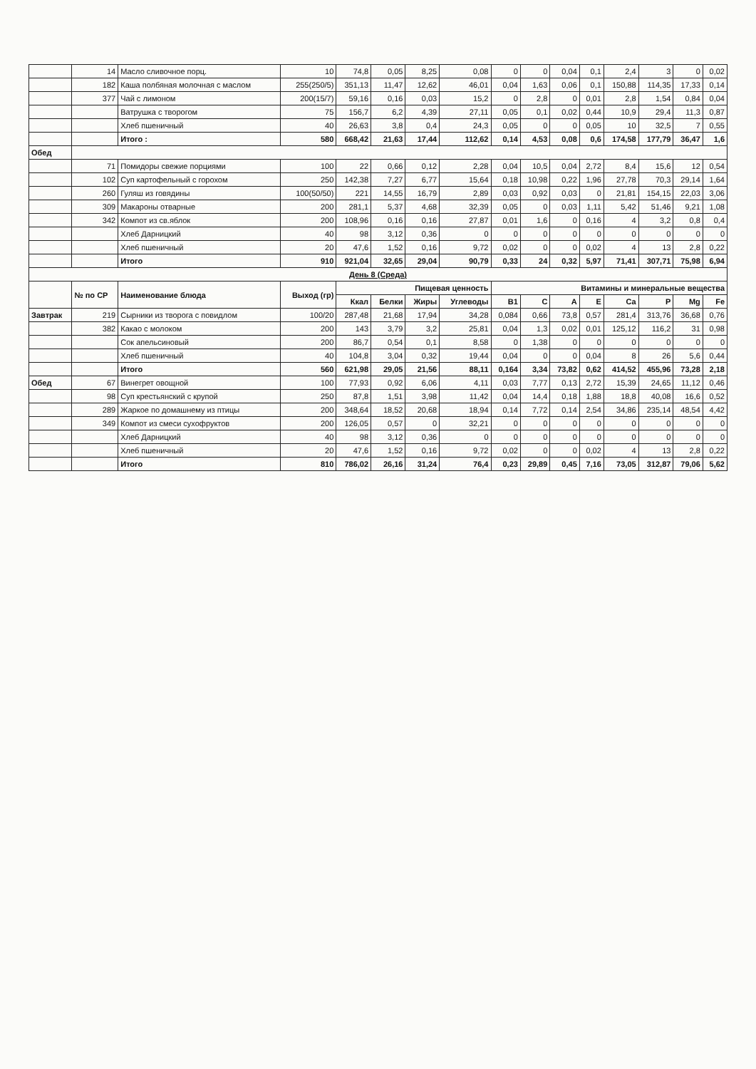| | 14 | Масло сливочное порц. | 10 | 74,8 | 0,05 | 8,25 | 0,08 | 0 | 0 | 0,04 | 0,1 | 2,4 | 3 | 0 | 0,02 |
| | 182 | Каша полбяная молочная с маслом | 255(250/5) | 351,13 | 11,47 | 12,62 | 46,01 | 0,04 | 1,63 | 0,06 | 0,1 | 150,88 | 114,35 | 17,33 | 0,14 |
| | 377 | Чай с лимоном | 200(15/7) | 59,16 | 0,16 | 0,03 | 15,2 | 0 | 2,8 | 0 | 0,01 | 2,8 | 1,54 | 0,84 | 0,04 |
| | | Ватрушка с творогом | 75 | 156,7 | 6,2 | 4,39 | 27,11 | 0,05 | 0,1 | 0,02 | 0,44 | 10,9 | 29,4 | 11,3 | 0,87 |
| | | Хлеб пшеничный | 40 | 26,63 | 3,8 | 0,4 | 24,3 | 0,05 | 0 | 0 | 0,05 | 10 | 32,5 | 7 | 0,55 |
| | | Итого : | 580 | 668,42 | 21,63 | 17,44 | 112,62 | 0,14 | 4,53 | 0,08 | 0,6 | 174,58 | 177,79 | 36,47 | 1,6 |
| Обед | | | | | | | | | | | | | | | |
| | 71 | Помидоры свежие порциями | 100 | 22 | 0,66 | 0,12 | 2,28 | 0,04 | 10,5 | 0,04 | 2,72 | 8,4 | 15,6 | 12 | 0,54 |
| | 102 | Суп картофельный с горохом | 250 | 142,38 | 7,27 | 6,77 | 15,64 | 0,18 | 10,98 | 0,22 | 1,96 | 27,78 | 70,3 | 29,14 | 1,64 |
| | 260 | Гуляш из говядины | 100(50/50) | 221 | 14,55 | 16,79 | 2,89 | 0,03 | 0,92 | 0,03 | 0 | 21,81 | 154,15 | 22,03 | 3,06 |
| | 309 | Макароны отварные | 200 | 281,1 | 5,37 | 4,68 | 32,39 | 0,05 | 0 | 0,03 | 1,11 | 5,42 | 51,46 | 9,21 | 1,08 |
| | 342 | Компот из св.яблок | 200 | 108,96 | 0,16 | 0,16 | 27,87 | 0,01 | 1,6 | 0 | 0,16 | 4 | 3,2 | 0,8 | 0,4 |
| | | Хлеб Дарницкий | 40 | 98 | 3,12 | 0,36 | 0 | 0 | 0 | 0 | 0 | 0 | 0 | 0 | 0 |
| | | Хлеб пшеничный | 20 | 47,6 | 1,52 | 0,16 | 9,72 | 0,02 | 0 | 0 | 0,02 | 4 | 13 | 2,8 | 0,22 |
| | | Итого | 910 | 921,04 | 32,65 | 29,04 | 90,79 | 0,33 | 24 | 0,32 | 5,97 | 71,41 | 307,71 | 75,98 | 6,94 |
| День 8 (Среда) | | | | | | | | | | | | | | | |
| | № по СР | Наименование блюда | Выход (гр) | Пищевая ценность | | | | Витамины и минеральные вещества | | | | | | | |
| | | | | Ккал | Белки | Жиры | Углеводы | B1 | C | A | E | Ca | P | Mg | Fe |
| Завтрак | 219 | Сырники из творога с повидлом | 100/20 | 287,48 | 21,68 | 17,94 | 34,28 | 0,084 | 0,66 | 73,8 | 0,57 | 281,4 | 313,76 | 36,68 | 0,76 |
| | 382 | Какао с молоком | 200 | 143 | 3,79 | 3,2 | 25,81 | 0,04 | 1,3 | 0,02 | 0,01 | 125,12 | 116,2 | 31 | 0,98 |
| | | Сок апельсиновый | 200 | 86,7 | 0,54 | 0,1 | 8,58 | 0 | 1,38 | 0 | 0 | 0 | 0 | 0 | 0 |
| | | Хлеб пшеничный | 40 | 104,8 | 3,04 | 0,32 | 19,44 | 0,04 | 0 | 0 | 0,04 | 8 | 26 | 5,6 | 0,44 |
| | | Итого | 560 | 621,98 | 29,05 | 21,56 | 88,11 | 0,164 | 3,34 | 73,82 | 0,62 | 414,52 | 455,96 | 73,28 | 2,18 |
| Обед | 67 | Винегрет овощной | 100 | 77,93 | 0,92 | 6,06 | 4,11 | 0,03 | 7,77 | 0,13 | 2,72 | 15,39 | 24,65 | 11,12 | 0,46 |
| | 98 | Суп крестьянский с крупой | 250 | 87,8 | 1,51 | 3,98 | 11,42 | 0,04 | 14,4 | 0,18 | 1,88 | 18,8 | 40,08 | 16,6 | 0,52 |
| | 289 | Жаркое по домашнему из птицы | 200 | 348,64 | 18,52 | 20,68 | 18,94 | 0,14 | 7,72 | 0,14 | 2,54 | 34,86 | 235,14 | 48,54 | 4,42 |
| | 349 | Компот из смеси сухофруктов | 200 | 126,05 | 0,57 | 0 | 32,21 | 0 | 0 | 0 | 0 | 0 | 0 | 0 | 0 |
| | | Хлеб Дарницкий | 40 | 98 | 3,12 | 0,36 | 0 | 0 | 0 | 0 | 0 | 0 | 0 | 0 | 0 |
| | | Хлеб пшеничный | 20 | 47,6 | 1,52 | 0,16 | 9,72 | 0,02 | 0 | 0 | 0,02 | 4 | 13 | 2,8 | 0,22 |
| | | Итого | 810 | 786,02 | 26,16 | 31,24 | 76,4 | 0,23 | 29,89 | 0,45 | 7,16 | 73,05 | 312,87 | 79,06 | 5,62 |